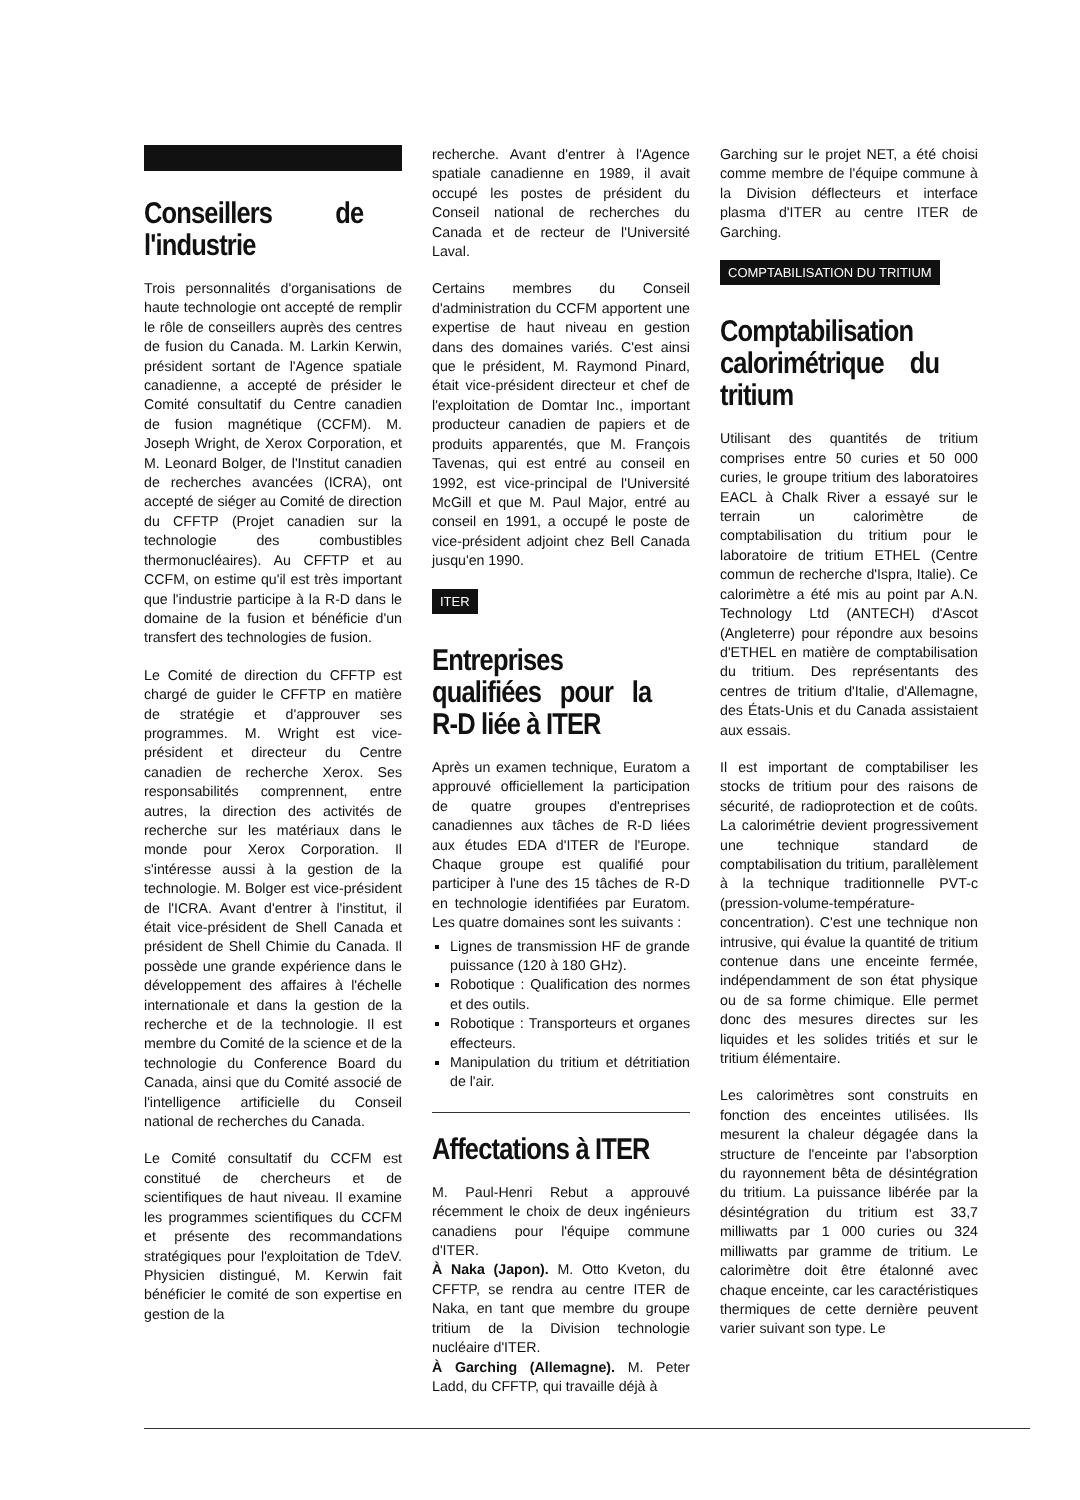Conseillers de l'industrie
Trois personnalités d'organisations de haute technologie ont accepté de remplir le rôle de conseillers auprès des centres de fusion du Canada. M. Larkin Kerwin, président sortant de l'Agence spatiale canadienne, a accepté de présider le Comité consultatif du Centre canadien de fusion magnétique (CCFM). M. Joseph Wright, de Xerox Corporation, et M. Leonard Bolger, de l'Institut canadien de recherches avancées (ICRA), ont accepté de siéger au Comité de direction du CFFTP (Projet canadien sur la technologie des combustibles thermonucléaires). Au CFFTP et au CCFM, on estime qu'il est très important que l'industrie participe à la R-D dans le domaine de la fusion et bénéficie d'un transfert des technologies de fusion.
Le Comité de direction du CFFTP est chargé de guider le CFFTP en matière de stratégie et d'approuver ses programmes. M. Wright est vice-président et directeur du Centre canadien de recherche Xerox. Ses responsabilités comprennent, entre autres, la direction des activités de recherche sur les matériaux dans le monde pour Xerox Corporation. Il s'intéresse aussi à la gestion de la technologie. M. Bolger est vice-président de l'ICRA. Avant d'entrer à l'institut, il était vice-président de Shell Canada et président de Shell Chimie du Canada. Il possède une grande expérience dans le développement des affaires à l'échelle internationale et dans la gestion de la recherche et de la technologie. Il est membre du Comité de la science et de la technologie du Conference Board du Canada, ainsi que du Comité associé de l'intelligence artificielle du Conseil national de recherches du Canada.
Le Comité consultatif du CCFM est constitué de chercheurs et de scientifiques de haut niveau. Il examine les programmes scientifiques du CCFM et présente des recommandations stratégiques pour l'exploitation de TdeV. Physicien distingué, M. Kerwin fait bénéficier le comité de son expertise en gestion de la
recherche. Avant d'entrer à l'Agence spatiale canadienne en 1989, il avait occupé les postes de président du Conseil national de recherches du Canada et de recteur de l'Université Laval.
Certains membres du Conseil d'administration du CCFM apportent une expertise de haut niveau en gestion dans des domaines variés. C'est ainsi que le président, M. Raymond Pinard, était vice-président directeur et chef de l'exploitation de Domtar Inc., important producteur canadien de papiers et de produits apparentés, que M. François Tavenas, qui est entré au conseil en 1992, est vice-principal de l'Université McGill et que M. Paul Major, entré au conseil en 1991, a occupé le poste de vice-président adjoint chez Bell Canada jusqu'en 1990.
ITER
Entreprises qualifiées pour la R-D liée à ITER
Après un examen technique, Euratom a approuvé officiellement la participation de quatre groupes d'entreprises canadiennes aux tâches de R-D liées aux études EDA d'ITER de l'Europe. Chaque groupe est qualifié pour participer à l'une des 15 tâches de R-D en technologie identifiées par Euratom. Les quatre domaines sont les suivants :
Lignes de transmission HF de grande puissance (120 à 180 GHz).
Robotique : Qualification des normes et des outils.
Robotique : Transporteurs et organes effecteurs.
Manipulation du tritium et détritiation de l'air.
Affectations à ITER
M. Paul-Henri Rebut a approuvé récemment le choix de deux ingénieurs canadiens pour l'équipe commune d'ITER.
À Naka (Japon). M. Otto Kveton, du CFFTP, se rendra au centre ITER de Naka, en tant que membre du groupe tritium de la Division technologie nucléaire d'ITER.
À Garching (Allemagne). M. Peter Ladd, du CFFTP, qui travaille déjà à
Garching sur le projet NET, a été choisi comme membre de l'équipe commune à la Division déflecteurs et interface plasma d'ITER au centre ITER de Garching.
COMPTABILISATION DU TRITIUM
Comptabilisation calorimétrique du tritium
Utilisant des quantités de tritium comprises entre 50 curies et 50 000 curies, le groupe tritium des laboratoires EACL à Chalk River a essayé sur le terrain un calorimètre de comptabilisation du tritium pour le laboratoire de tritium ETHEL (Centre commun de recherche d'Ispra, Italie). Ce calorimètre a été mis au point par A.N. Technology Ltd (ANTECH) d'Ascot (Angleterre) pour répondre aux besoins d'ETHEL en matière de comptabilisation du tritium. Des représentants des centres de tritium d'Italie, d'Allemagne, des États-Unis et du Canada assistaient aux essais.
Il est important de comptabiliser les stocks de tritium pour des raisons de sécurité, de radioprotection et de coûts. La calorimétrie devient progressivement une technique standard de comptabilisation du tritium, parallèlement à la technique traditionnelle PVT-c (pression-volume-température-concentration). C'est une technique non intrusive, qui évalue la quantité de tritium contenue dans une enceinte fermée, indépendamment de son état physique ou de sa forme chimique. Elle permet donc des mesures directes sur les liquides et les solides tritiés et sur le tritium élémentaire.
Les calorimètres sont construits en fonction des enceintes utilisées. Ils mesurent la chaleur dégagée dans la structure de l'enceinte par l'absorption du rayonnement bêta de désintégration du tritium. La puissance libérée par la désintégration du tritium est 33,7 milliwatts par 1 000 curies ou 324 milliwatts par gramme de tritium. Le calorimètre doit être étalonné avec chaque enceinte, car les caractéristiques thermiques de cette dernière peuvent varier suivant son type. Le